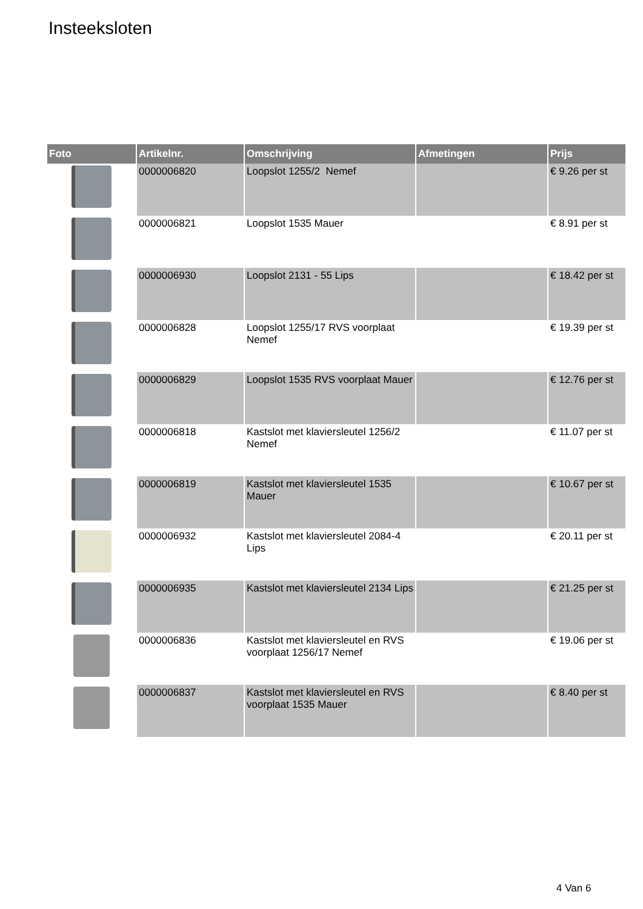Insteeksloten
| Foto | Artikelnr. | Omschrijving | Afmetingen | Prijs |
| --- | --- | --- | --- | --- |
| | 0000006820 | Loopslot 1255/2 Nemef | | € 9.26 per st |
| | 0000006821 | Loopslot 1535 Mauer | | € 8.91 per st |
| | 0000006930 | Loopslot 2131 - 55 Lips | | € 18.42 per st |
| | 0000006828 | Loopslot 1255/17 RVS voorplaat Nemef | | € 19.39 per st |
| | 0000006829 | Loopslot 1535 RVS voorplaat Mauer | | € 12.76 per st |
| | 0000006818 | Kastslot met klaviersleutel 1256/2 Nemef | | € 11.07 per st |
| | 0000006819 | Kastslot met klaviersleutel 1535 Mauer | | € 10.67 per st |
| | 0000006932 | Kastslot met klaviersleutel 2084-4 Lips | | € 20.11 per st |
| | 0000006935 | Kastslot met klaviersleutel 2134 Lips | | € 21.25 per st |
| | 0000006836 | Kastslot met klaviersleutel en RVS voorplaat 1256/17 Nemef | | € 19.06 per st |
| | 0000006837 | Kastslot met klaviersleutel en RVS voorplaat 1535 Mauer | | € 8.40 per st |
4 Van 6